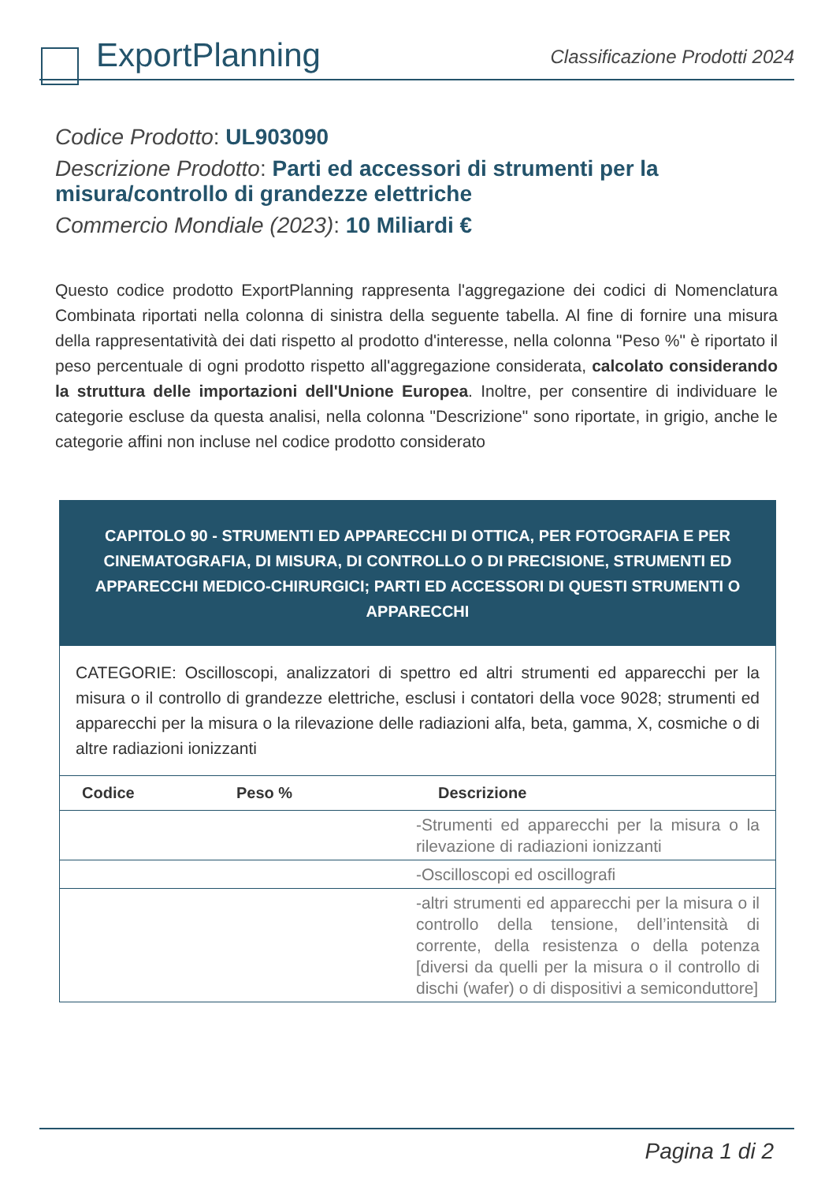ExportPlanning
Classificazione Prodotti 2024
Codice Prodotto: UL903090
Descrizione Prodotto: Parti ed accessori di strumenti per la misura/controllo di grandezze elettriche
Commercio Mondiale (2023): 10 Miliardi €
Questo codice prodotto ExportPlanning rappresenta l'aggregazione dei codici di Nomenclatura Combinata riportati nella colonna di sinistra della seguente tabella. Al fine di fornire una misura della rappresentatività dei dati rispetto al prodotto d'interesse, nella colonna "Peso %" è riportato il peso percentuale di ogni prodotto rispetto all'aggregazione considerata, calcolato considerando la struttura delle importazioni dell'Unione Europea. Inoltre, per consentire di individuare le categorie escluse da questa analisi, nella colonna "Descrizione" sono riportate, in grigio, anche le categorie affini non incluse nel codice prodotto considerato
| CAPITOLO 90 - STRUMENTI ED APPARECCHI DI OTTICA, PER FOTOGRAFIA E PER CINEMATOGRAFIA, DI MISURA, DI CONTROLLO O DI PRECISIONE, STRUMENTI ED APPARECCHI MEDICO-CHIRURGICI; PARTI ED ACCESSORI DI QUESTI STRUMENTI O APPARECCHI | | |
| CATEGORIE: Oscilloscopi, analizzatori di spettro ed altri strumenti ed apparecchi per la misura o il controllo di grandezze elettriche, esclusi i contatori della voce 9028; strumenti ed apparecchi per la misura o la rilevazione delle radiazioni alfa, beta, gamma, X, cosmiche o di altre radiazioni ionizzanti | | |
| Codice | Peso % | Descrizione |
| | | -Strumenti ed apparecchi per la misura o la rilevazione di radiazioni ionizzanti |
| | | -Oscilloscopi ed oscillografi |
| | | -altri strumenti ed apparecchi per la misura o il controllo della tensione, dell’intensità di corrente, della resistenza o della potenza [diversi da quelli per la misura o il controllo di dischi (wafer) o di dispositivi a semiconduttore] |
Pagina 1 di 2